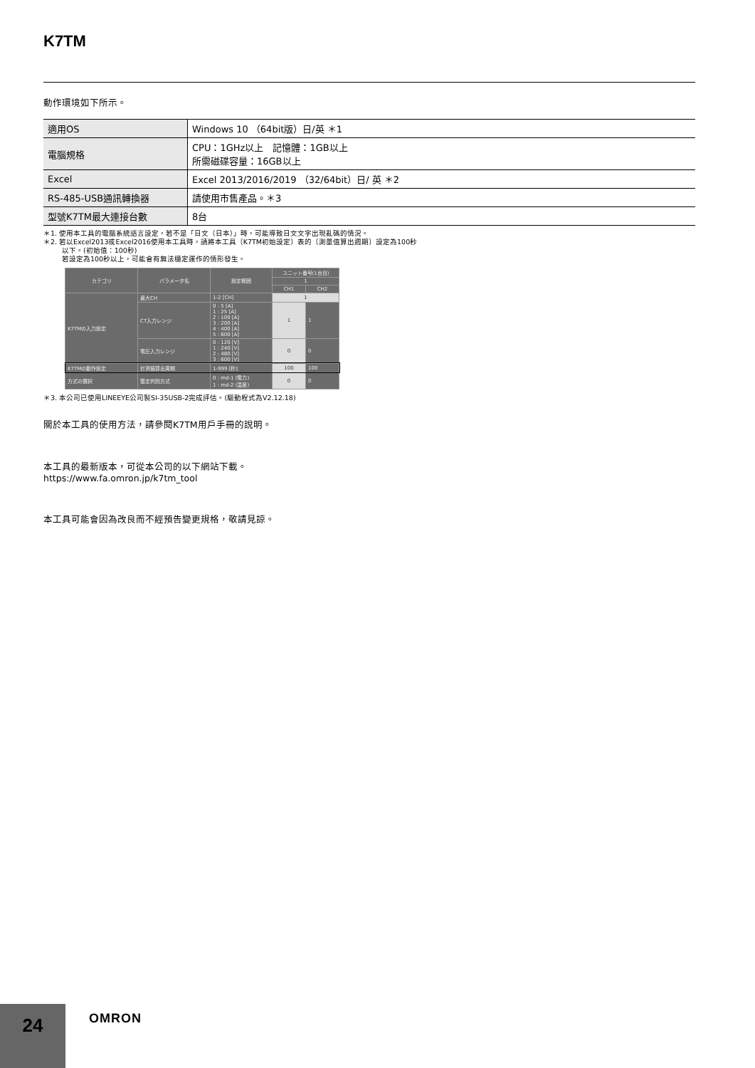K7TM
動作環境如下所示。
| 適用OS | Windows 10 （64bit版）日/英 ＊1 |
| 電腦規格 | CPU：1GHz以上 記憶體：1GB以上 所需磁碟容量：16GB以上 |
| Excel | Excel 2013/2016/2019 （32/64bit）日/ 英 ＊2 |
| RS-485-USB通訊轉換器 | 請使用市售產品。＊3 |
| 型號K7TM最大連接台數 | 8台 |
＊1. 使用本工具的電腦系統語言設定，若不是「日文（日本）」時，可能導致日文文字出現亂碼的情況。
＊2. 若以Excel2013或Excel2016使用本工具時，請將本工具〔K7TM初始設定〕表的〔測量值算出週期〕設定為100秒
以下。(初始值：100秒)
若設定為100秒以上，可能會有無法穩定運作的情形發生。
| カテゴリ | パラメータ名 | 設定範囲 | ユニット番号(1台目) | |
| --- | --- | --- | --- | --- |
| | | | 1 | |
| | | | CH1 | CH2 |
| K7TMの入力設定 | 最大CH | 1-2 [CH] | 1 | |
| | CT入力レンジ | 0 : 5 [A] 1 : 25 [A] 2 : 100 [A] 3 : 200 [A] 4 : 400 [A] 5 : 600 [A] | 1 | 1 |
| | 電圧入力レンジ | 0 : 120 [V] 1 : 240 [V] 2 : 480 [V] 3 : 600 [V] | 0 | 0 |
| K7TMの動作設定 | 計測値算出周期 | 1-999 [秒] | 100 | 100 |
| 方式の選択 | 整定判別方式 | 0 : md-1 (電力) 1 : md-2 (温度) | 0 | 0 |
＊3. 本公司已使用LINEEYE公司製SI-35USB-2完成評估。(驅動程式為V2.12.18)
關於本工具的使用方法，請參閱K7TM用戶手冊的說明。
本工具的最新版本，可從本公司的以下網站下載。
https://www.fa.omron.jp/k7tm_tool
本工具可能會因為改良而不經預告變更規格，敬請見諒。
24 OMRON